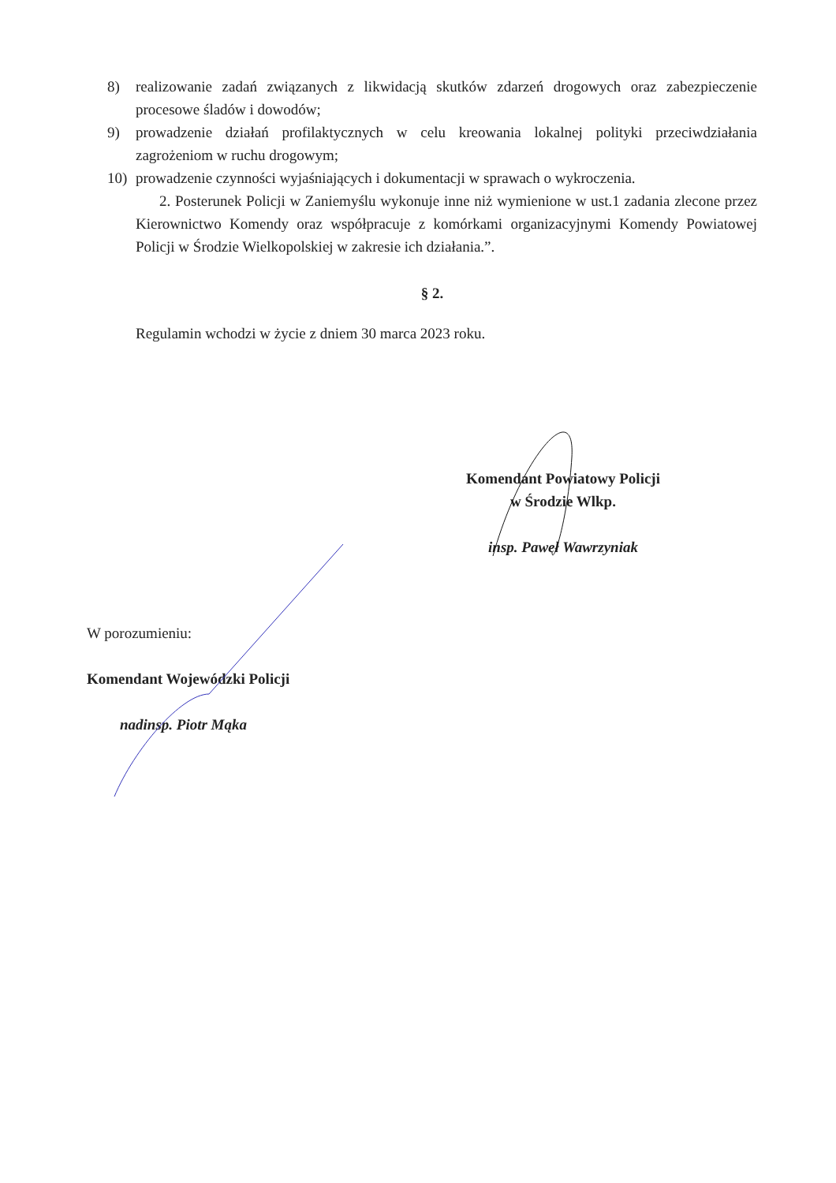8) realizowanie zadań związanych z likwidacją skutków zdarzeń drogowych oraz zabezpieczenie procesowe śladów i dowodów;
9) prowadzenie działań profilaktycznych w celu kreowania lokalnej polityki przeciwdziałania zagrożeniom w ruchu drogowym;
10) prowadzenie czynności wyjaśniających i dokumentacji w sprawach o wykroczenia.
2. Posterunek Policji w Zaniemyślu wykonuje inne niż wymienione w ust.1 zadania zlecone przez Kierownictwo Komendy oraz współpracuje z komórkami organizacyjnymi Komendy Powiatowej Policji w Środzie Wielkopolskiej w zakresie ich działania.”.
§ 2.
Regulamin wchodzi w życie z dniem 30 marca 2023 roku.
Komendant Powiatowy Policji
w Środzie Wlkp.
insp. Paweł Wawrzyniak
W porozumieniu:
Komendant Wojewódzki Policji
nadinsp. Piotr Mąka